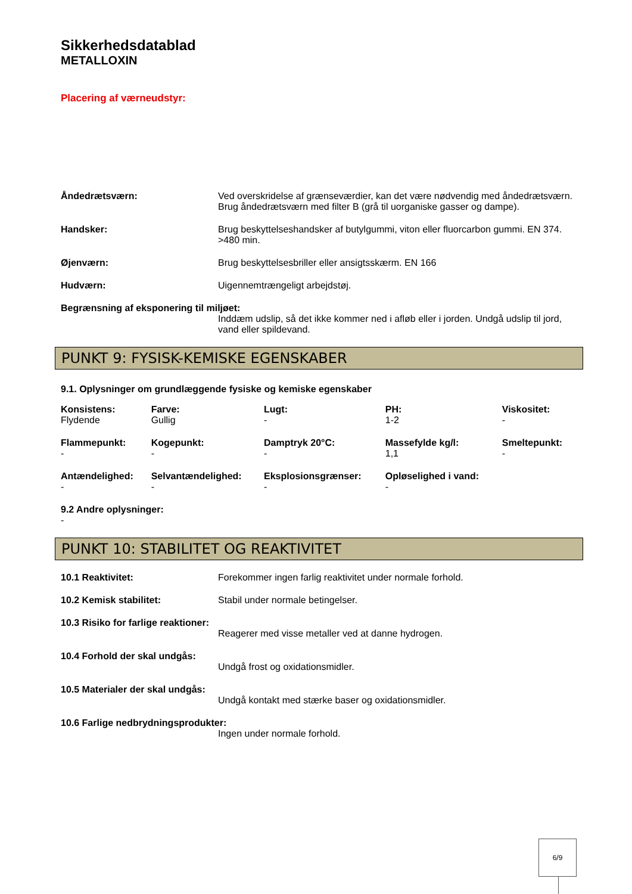Sikkerhedsdatablad
METALLOXIN
Placering af værneudstyr:
Åndedrætsværn: Ved overskridelse af grænseværdier, kan det være nødvendig med åndedrætsværn. Brug åndedrætsværn med filter B (grå til uorganiske gasser og dampe).
Handsker: Brug beskyttelseshandsker af butylgummi, viton eller fluorcarbon gummi. EN 374. >480 min.
Øjenværn: Brug beskyttelsesbriller eller ansigtsskærm. EN 166
Hudværn: Uigennemtrængeligt arbejdstøj.
Begrænsning af eksponering til miljøet:
Inddæm udslip, så det ikke kommer ned i afløb eller i jorden. Undgå udslip til jord, vand eller spildevand.
PUNKT 9: FYSISK-KEMISKE EGENSKABER
9.1. Oplysninger om grundlæggende fysiske og kemiske egenskaber
| Konsistens: Flydende | Farve: Gullig | Lugt: - | PH: 1-2 | Viskositet: - |
| Flammepunkt: - | Kogepunkt: - | Damptryk 20°C: - | Massefylde kg/l: 1,1 | Smeltepunkt: - |
| Antændelighed: - | Selvantændelighed: - | Eksplosionsgrænser: - | Opløselighed i vand: - | |
9.2 Andre oplysninger:
-
PUNKT 10: STABILITET OG REAKTIVITET
10.1 Reaktivitet: Forekommer ingen farlig reaktivitet under normale forhold.
10.2 Kemisk stabilitet: Stabil under normale betingelser.
10.3 Risiko for farlige reaktioner:
Reagerer med visse metaller ved at danne hydrogen.
10.4 Forhold der skal undgås:
Undgå frost og oxidationsmidler.
10.5 Materialer der skal undgås:
Undgå kontakt med stærke baser og oxidationsmidler.
10.6 Farlige nedbrydningsprodukter:
Ingen under normale forhold.
6/9